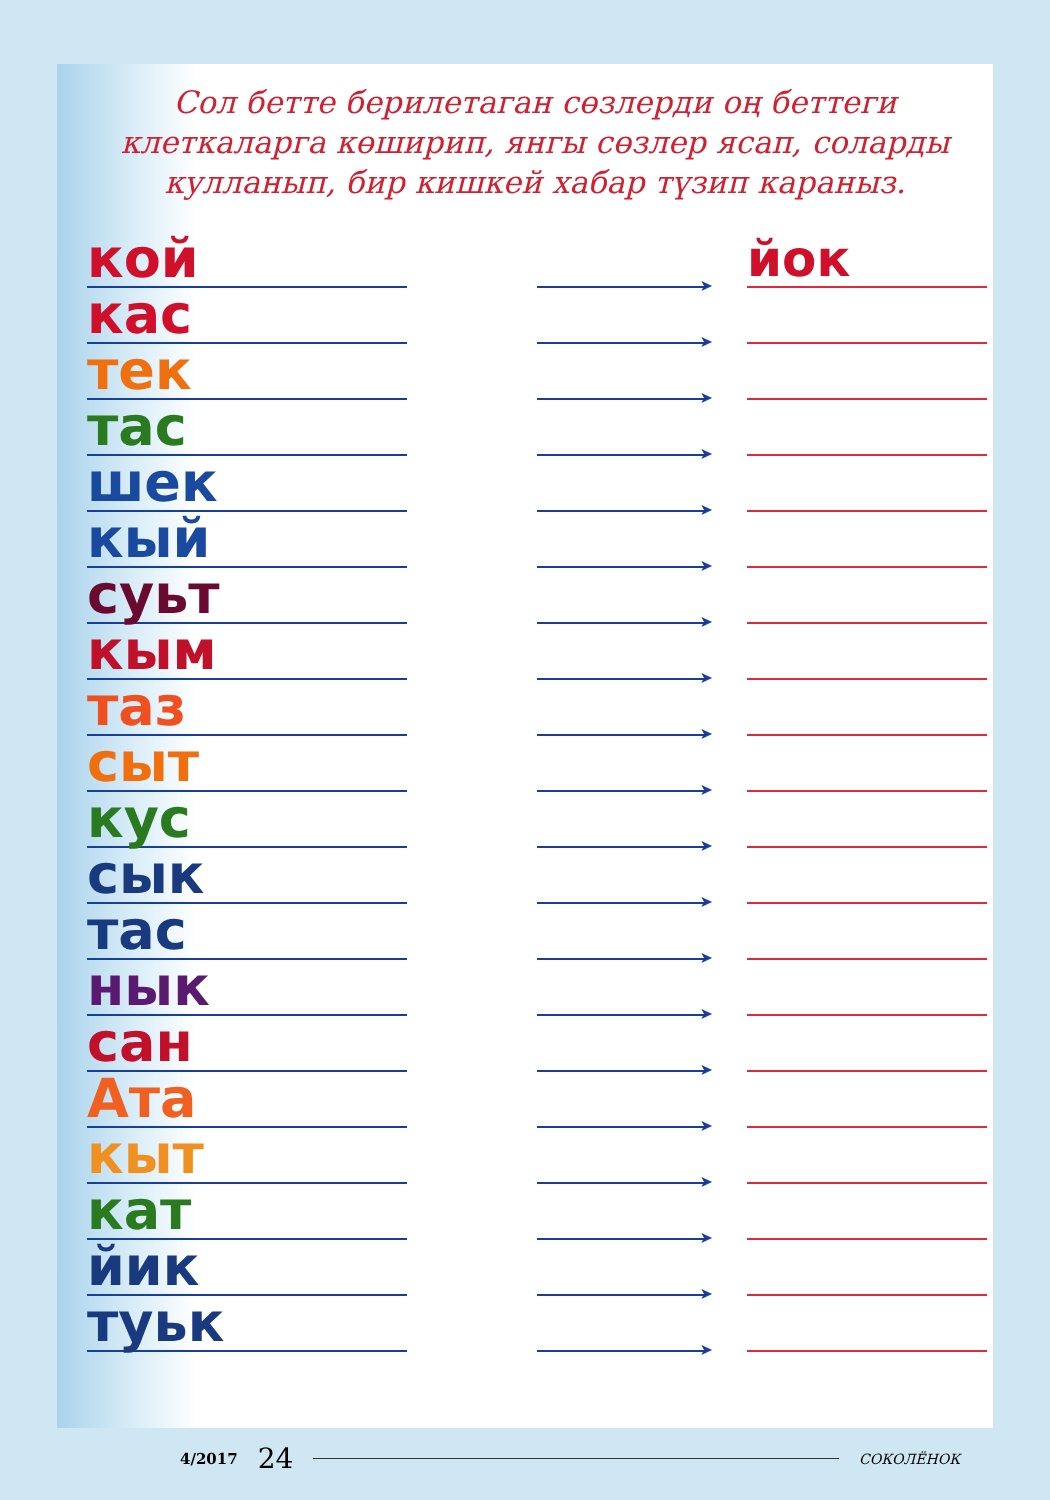Сол бетте берилетаган сөзлерди оң беттеги клеткаларга көширип, янгы сөзлер ясап, соларды кулланып, бир кишкей хабар түзип караныз.
кой
➤
йок
кас
➤
тек
➤
тас
➤
шек
➤
кый
➤
суьт
➤
кым
➤
таз
➤
сыт
➤
кус
➤
сык
➤
тас
➤
нык
➤
сан
➤
Ата
➤
кыт
➤
кат
➤
йик
➤
туьк
➤
4/2017 24
СОКОЛЁНОК